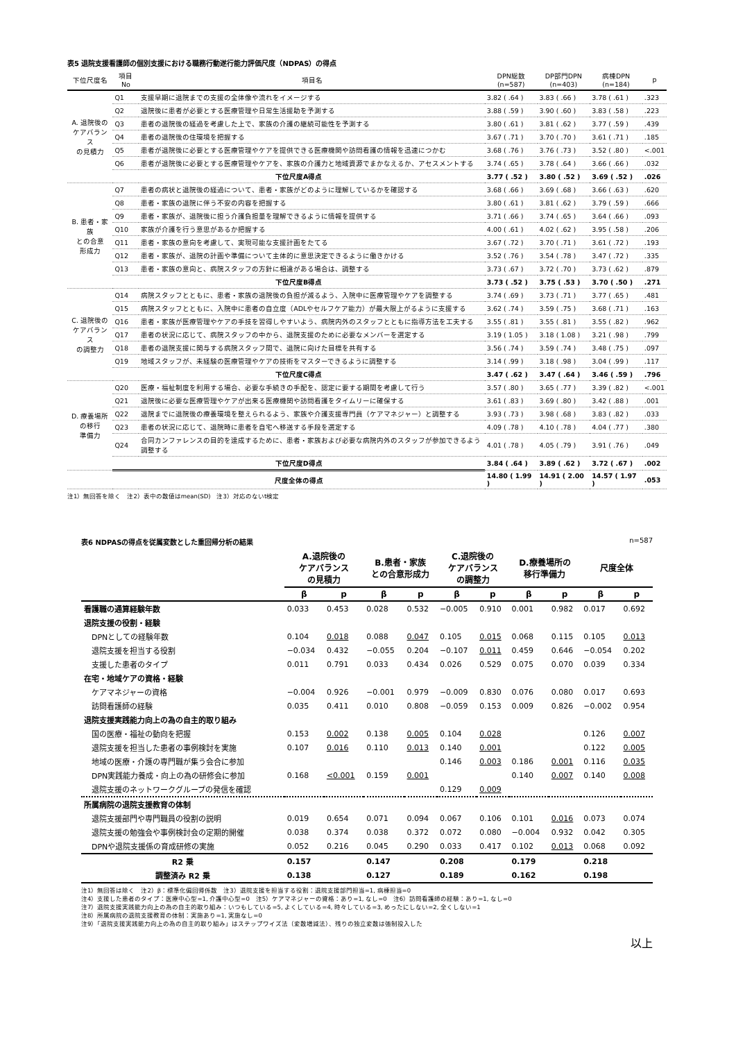表5 退院支援看護師の個別支援における職務行動遂行能力評価尺度（NDPAS）の得点
| 下位尺度名 | 項目No | 項目名 | DPN総数 (n=587) | DP部門DPN (n=403) | 病棟DPN (n=184) | p |
| --- | --- | --- | --- | --- | --- | --- |
| A. 退院後の ケアバランス の見積力 | Q1 | 支援早期に退院までの支援の全体像や流れをイメージする | 3.82 ( .64 ) | 3.83 ( .66 ) | 3.78 ( .61 ) | .323 |
| | Q2 | 退院後に患者が必要とする医療管理や日常生活援助を予測する | 3.88 ( .59 ) | 3.90 ( .60 ) | 3.83 ( .58 ) | .223 |
| | Q3 | 患者の退院後の経過を考慮した上で、家族の介護の継続可能性を予測する | 3.80 ( .61 ) | 3.81 ( .62 ) | 3.77 ( .59 ) | .439 |
| | Q4 | 患者の退院後の住環境を把握する | 3.67 ( .71 ) | 3.70 ( .70 ) | 3.61 ( .71 ) | .185 |
| | Q5 | 患者が退院後に必要とする医療管理やケアを提供できる医療機関や訪問看護の情報を迅速につかむ | 3.68 ( .76 ) | 3.76 ( .73 ) | 3.52 ( .80 ) | <.001 |
| | Q6 | 患者が退院後に必要とする医療管理やケアを、家族の介護力と地域資源でまかなえるか、アセスメントする | 3.74 ( .65 ) | 3.78 ( .64 ) | 3.66 ( .66 ) | .032 |
| | 下位尺度A得点 | | 3.77 ( .52 ) | 3.80 ( .52 ) | 3.69 ( .52 ) | .026 |
| B. 患者・家族 との合意 形成力 | Q7 | 患者の病状と退院後の経過について、患者・家族がどのように理解しているかを確認する | 3.68 ( .66 ) | 3.69 ( .68 ) | 3.66 ( .63 ) | .620 |
| | Q8 | 患者・家族の退院に伴う不安の内容を把握する | 3.80 ( .61 ) | 3.81 ( .62 ) | 3.79 ( .59 ) | .666 |
| | Q9 | 患者・家族が、退院後に担う介護負担量を理解できるように情報を提供する | 3.71 ( .66 ) | 3.74 ( .65 ) | 3.64 ( .66 ) | .093 |
| | Q10 | 家族が介護を行う意思があるか把握する | 4.00 ( .61 ) | 4.02 ( .62 ) | 3.95 ( .58 ) | .206 |
| | Q11 | 患者・家族の意向を考慮して、実現可能な支援計画をたてる | 3.67 ( .72 ) | 3.70 ( .71 ) | 3.61 ( .72 ) | .193 |
| | Q12 | 患者・家族が、退院の計画や準備について主体的に意思決定できるように働きかける | 3.52 ( .76 ) | 3.54 ( .78 ) | 3.47 ( .72 ) | .335 |
| | Q13 | 患者・家族の意向と、病院スタッフの方針に相違がある場合は、調整する | 3.73 ( .67 ) | 3.72 ( .70 ) | 3.73 ( .62 ) | .879 |
| | 下位尺度B得点 | | 3.73 ( .52 ) | 3.75 ( .53 ) | 3.70 ( .50 ) | .271 |
| C. 退院後の ケアバランス の調整力 | Q14 | 病院スタッフとともに、患者・家族の退院後の負担が減るよう、入院中に医療管理やケアを調整する | 3.74 ( .69 ) | 3.73 ( .71 ) | 3.77 ( .65 ) | .481 |
| | Q15 | 病院スタッフとともに、入院中に患者の自立度（ADLやセルフケア能力）が最大限上がるように支援する | 3.62 ( .74 ) | 3.59 ( .75 ) | 3.68 ( .71 ) | .163 |
| | Q16 | 患者・家族が医療管理やケアの手技を習得しやすいよう、病院内外のスタッフとともに指導方法を工夫する | 3.55 ( .81 ) | 3.55 ( .81 ) | 3.55 ( .82 ) | .962 |
| | Q17 | 患者の状況に応じて、病院スタッフの中から、退院支援のために必要なメンバーを選定する | 3.19 ( 1.05 ) | 3.18 ( 1.08 ) | 3.21 ( .98 ) | .799 |
| | Q18 | 患者の退院支援に関与する病院スタッフ間で、退院に向けた目標を共有する | 3.56 ( .74 ) | 3.59 ( .74 ) | 3.48 ( .75 ) | .097 |
| | Q19 | 地域スタッフが、未経験の医療管理やケアの技術をマスターできるように調整する | 3.14 ( .99 ) | 3.18 ( .98 ) | 3.04 ( .99 ) | .117 |
| | 下位尺度C得点 | | 3.47 ( .62 ) | 3.47 ( .64 ) | 3.46 ( .59 ) | .796 |
| D. 療養場所 の移行 準備力 | Q20 | 医療・福祉制度を利用する場合、必要な手続きの手配を、認定に要する期間を考慮して行う | 3.57 ( .80 ) | 3.65 ( .77 ) | 3.39 ( .82 ) | <.001 |
| | Q21 | 退院後に必要な医療管理やケアが出来る医療機関や訪問看護をタイムリーに確保する | 3.61 ( .83 ) | 3.69 ( .80 ) | 3.42 ( .88 ) | .001 |
| | Q22 | 退院までに退院後の療養環境を整えられるよう、家族や介護支援専門員（ケアマネジャー）と調整する | 3.93 ( .73 ) | 3.98 ( .68 ) | 3.83 ( .82 ) | .033 |
| | Q23 | 患者の状況に応じて、退院時に患者を自宅へ移送する手段を選定する | 4.09 ( .78 ) | 4.10 ( .78 ) | 4.04 ( .77 ) | .380 |
| | Q24 | 合同カンファレンスの目的を達成するために、患者・家族および必要な病院内外のスタッフが参加できるよう調整する | 4.01 ( .78 ) | 4.05 ( .79 ) | 3.91 ( .76 ) | .049 |
| | 下位尺度D得点 | | 3.84 ( .64 ) | 3.89 ( .62 ) | 3.72 ( .67 ) | .002 |
| | 尺度全体の得点 | | 14.80 ( 1.99 ) | 14.91 ( 2.00 ) | 14.57 ( 1.97 ) | .053 |
注1）無回答を除く　注2）表中の数値はmean(SD)　注3）対応のないt検定
表6 NDPASの得点を従属変数とした重回帰分析の結果 n=587
| | A.退院後の ケアバランス の見積力 | | B.患者・家族 との合意形成力 | | C.退院後の ケアバランス の調整力 | | D.療養場所の 移行準備力 | | 尺度全体 | |
| --- | --- | --- | --- | --- | --- | --- | --- | --- | --- | --- |
| | β | p | β | p | β | p | β | p | β | p |
| 看護職の通算経験年数 | 0.033 | 0.453 | 0.028 | 0.532 | −0.005 | 0.910 | 0.001 | 0.982 | 0.017 | 0.692 |
| 退院支援の役割・経験 | | | | | | | | | | |
| DPNとしての経験年数 | 0.104 | 0.018 | 0.088 | 0.047 | 0.105 | 0.015 | 0.068 | 0.115 | 0.105 | 0.013 |
| 退院支援を担当する役割 | −0.034 | 0.432 | −0.055 | 0.204 | −0.107 | 0.011 | 0.459 | 0.646 | −0.054 | 0.202 |
| 支援した患者のタイプ | 0.011 | 0.791 | 0.033 | 0.434 | 0.026 | 0.529 | 0.075 | 0.070 | 0.039 | 0.334 |
| 在宅・地域ケアの資格・経験 | | | | | | | | | | |
| ケアマネジャーの資格 | −0.004 | 0.926 | −0.001 | 0.979 | −0.009 | 0.830 | 0.076 | 0.080 | 0.017 | 0.693 |
| 訪問看護師の経験 | 0.035 | 0.411 | 0.010 | 0.808 | −0.059 | 0.153 | 0.009 | 0.826 | −0.002 | 0.954 |
| 退院支援実践能力向上の為の自主的取り組み | | | | | | | | | | |
| 国の医療・福祉の動向を把握 | 0.153 | 0.002 | 0.138 | 0.005 | 0.104 | 0.028 | | | 0.126 | 0.007 |
| 退院支援を担当した患者の事例検討を実施 | 0.107 | 0.016 | 0.110 | 0.013 | 0.140 | 0.001 | | | 0.122 | 0.005 |
| 地域の医療・介護の専門職が集う会合に参加 | | | | | 0.146 | 0.003 | 0.186 | 0.001 | 0.116 | 0.035 |
| DPN実践能力養成・向上の為の研修会に参加 | 0.168 | <0.001 | 0.159 | 0.001 | | | 0.140 | 0.007 | 0.140 | 0.008 |
| 退院支援のネットワークグループの発信を確認 | | | | | 0.129 | 0.009 | | | | |
| 所属病院の退院支援教育の体制 | | | | | | | | | | |
| 退院支援部門や専門職員の役割の説明 | 0.019 | 0.654 | 0.071 | 0.094 | 0.067 | 0.106 | 0.101 | 0.016 | 0.073 | 0.074 |
| 退院支援の勉強会や事例検討会の定期的開催 | 0.038 | 0.374 | 0.038 | 0.372 | 0.072 | 0.080 | −0.004 | 0.932 | 0.042 | 0.305 |
| DPNや退院支援係の育成研修の実施 | 0.052 | 0.216 | 0.045 | 0.290 | 0.033 | 0.417 | 0.102 | 0.013 | 0.068 | 0.092 |
| R2 乗 | 0.157 | | 0.147 | | 0.208 | | 0.179 | | 0.218 | |
| 調整済み R2 乗 | 0.138 | | 0.127 | | 0.189 | | 0.162 | | 0.198 | |
注1）無回答は除く　注2）β：標準化偏回帰係数　注3）退院支援を担当する役割：退院支援部門担当=1, 病棟担当=0
注4）支援した患者のタイプ：医療中心型=1, 介護中心型=0　注5）ケアマネジャーの資格：あり=1, なし=0　注6）訪問看護師の経験：あり=1, なし=0
注7）退院支援実践能力向上の為の自主的取り組み：いつもしている=5, よくしている=4, 時々している=3, めったにしない=2, 全くしない=1
注8）所属病院の退院支援教育の体制：実施あり=1, 実施なし=0
注9）「退院支援実践能力向上の為の自主的取り組み」はステップワイズ法（変数増減法）、残りの独立変数は強制投入した
以上